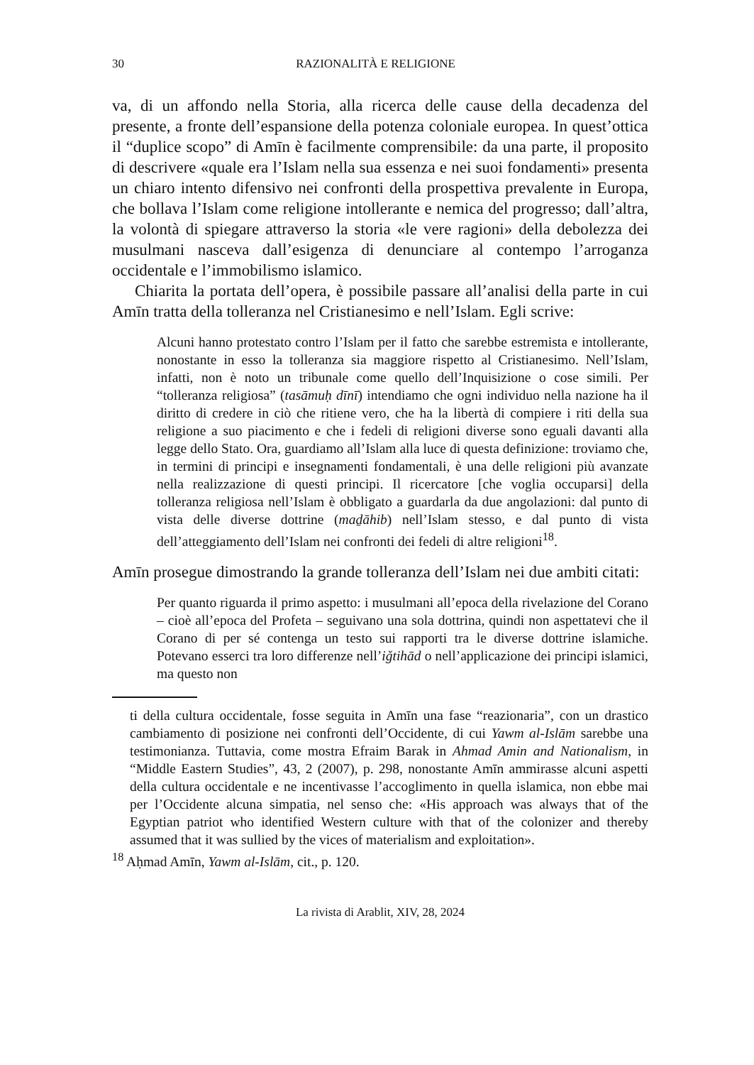30 RAZIONALITÀ E RELIGIONE
va, di un affondo nella Storia, alla ricerca delle cause della decadenza del presente, a fronte dell’espansione della potenza coloniale europea. In quest’ottica il “duplice scopo” di Amīn è facilmente comprensibile: da una parte, il proposito di descrivere «quale era l’Islam nella sua essenza e nei suoi fondamenti» presenta un chiaro intento difensivo nei confronti della prospettiva prevalente in Europa, che bollava l’Islam come religione intollerante e nemica del progresso; dall’altra, la volontà di spiegare attraverso la storia «le vere ragioni» della debolezza dei musulmani nasceva dall’esigenza di denunciare al contempo l’arroganza occidentale e l’immobilismo islamico.
Chiarita la portata dell’opera, è possibile passare all’analisi della parte in cui Amīn tratta della tolleranza nel Cristianesimo e nell’Islam. Egli scrive:
Alcuni hanno protestato contro l’Islam per il fatto che sarebbe estremista e intollerante, nonostante in esso la tolleranza sia maggiore rispetto al Cristianesimo. Nell’Islam, infatti, non è noto un tribunale come quello dell’Inquisizione o cose simili. Per “tolleranza religiosa” (tasāmuḥ dīnī) intendiamo che ogni individuo nella nazione ha il diritto di credere in ciò che ritiene vero, che ha la libertà di compiere i riti della sua religione a suo piacimento e che i fedeli di religioni diverse sono eguali davanti alla legge dello Stato. Ora, guardiamo all’Islam alla luce di questa definizione: troviamo che, in termini di principi e insegnamenti fondamentali, è una delle religioni più avanzate nella realizzazione di questi principi. Il ricercatore [che voglia occuparsi] della tolleranza religiosa nell’Islam è obbligato a guardarla da due angolazioni: dal punto di vista delle diverse dottrine (maḏāhib) nell’Islam stesso, e dal punto di vista dell’atteggiamento dell’Islam nei confronti dei fedeli di altre religioni<sup>18</sup>.
Amīn prosegue dimostrando la grande tolleranza dell’Islam nei due ambiti citati:
Per quanto riguarda il primo aspetto: i musulmani all’epoca della rivelazione del Corano – cioè all’epoca del Profeta – seguivano una sola dottrina, quindi non aspettatevi che il Corano di per sé contenga un testo sui rapporti tra le diverse dottrine islamiche. Potevano esserci tra loro differenze nell’iǧtihād o nell’applicazione dei principi islamici, ma questo non
ti della cultura occidentale, fosse seguita in Amīn una fase “reazionaria”, con un drastico cambiamento di posizione nei confronti dell’Occidente, di cui Yawm al-Islām sarebbe una testimonianza. Tuttavia, come mostra Efraim Barak in Ahmad Amin and Nationalism, in “Middle Eastern Studies”, 43, 2 (2007), p. 298, nonostante Amīn ammirasse alcuni aspetti della cultura occidentale e ne incentivasse l’accoglimento in quella islamica, non ebbe mai per l’Occidente alcuna simpatia, nel senso che: «His approach was always that of the Egyptian patriot who identified Western culture with that of the colonizer and thereby assumed that it was sullied by the vices of materialism and exploitation».
<sup>18</sup> Aḥmad Amīn, Yawm al-Islām, cit., p. 120.
La rivista di Arablit, XIV, 28, 2024